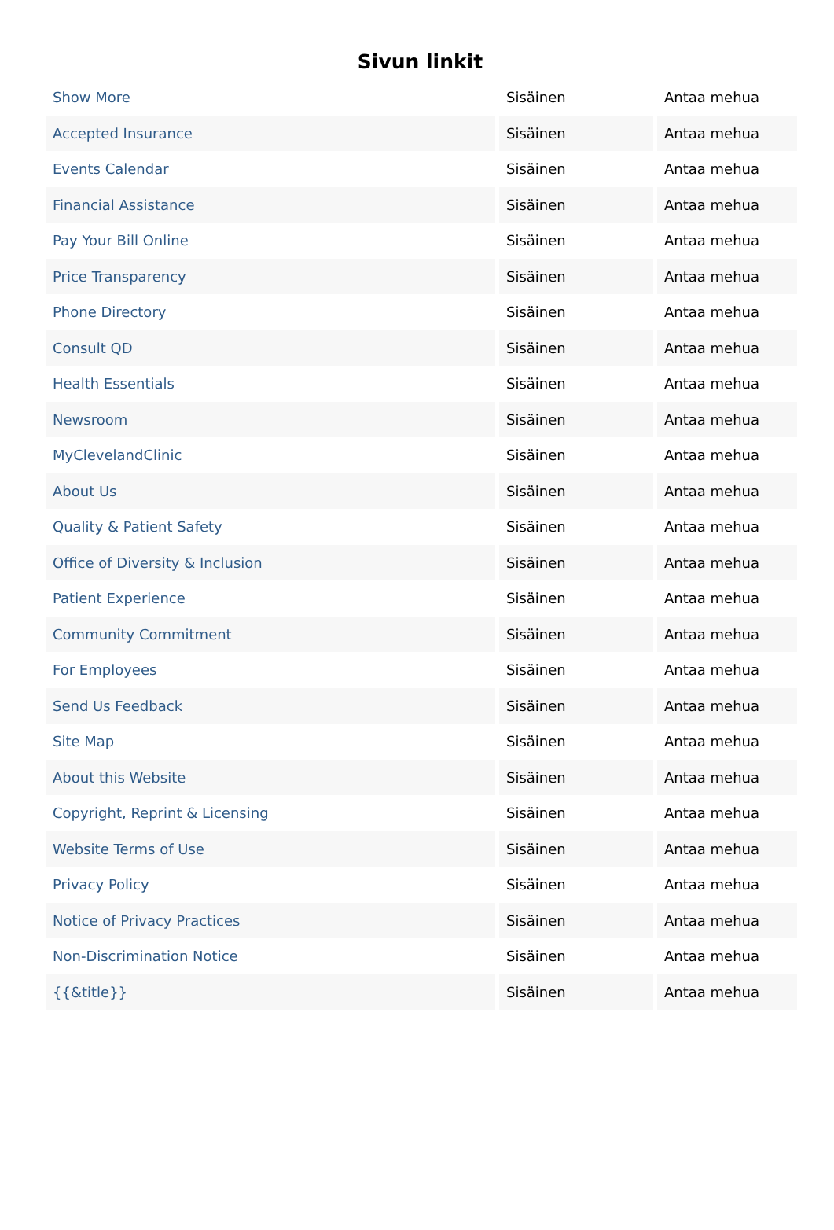Sivun linkit
| Show More | Sisäinen | Antaa mehua |
| Accepted Insurance | Sisäinen | Antaa mehua |
| Events Calendar | Sisäinen | Antaa mehua |
| Financial Assistance | Sisäinen | Antaa mehua |
| Pay Your Bill Online | Sisäinen | Antaa mehua |
| Price Transparency | Sisäinen | Antaa mehua |
| Phone Directory | Sisäinen | Antaa mehua |
| Consult QD | Sisäinen | Antaa mehua |
| Health Essentials | Sisäinen | Antaa mehua |
| Newsroom | Sisäinen | Antaa mehua |
| MyClevelandClinic | Sisäinen | Antaa mehua |
| About Us | Sisäinen | Antaa mehua |
| Quality & Patient Safety | Sisäinen | Antaa mehua |
| Office of Diversity & Inclusion | Sisäinen | Antaa mehua |
| Patient Experience | Sisäinen | Antaa mehua |
| Community Commitment | Sisäinen | Antaa mehua |
| For Employees | Sisäinen | Antaa mehua |
| Send Us Feedback | Sisäinen | Antaa mehua |
| Site Map | Sisäinen | Antaa mehua |
| About this Website | Sisäinen | Antaa mehua |
| Copyright, Reprint & Licensing | Sisäinen | Antaa mehua |
| Website Terms of Use | Sisäinen | Antaa mehua |
| Privacy Policy | Sisäinen | Antaa mehua |
| Notice of Privacy Practices | Sisäinen | Antaa mehua |
| Non-Discrimination Notice | Sisäinen | Antaa mehua |
| {{&title}} | Sisäinen | Antaa mehua |